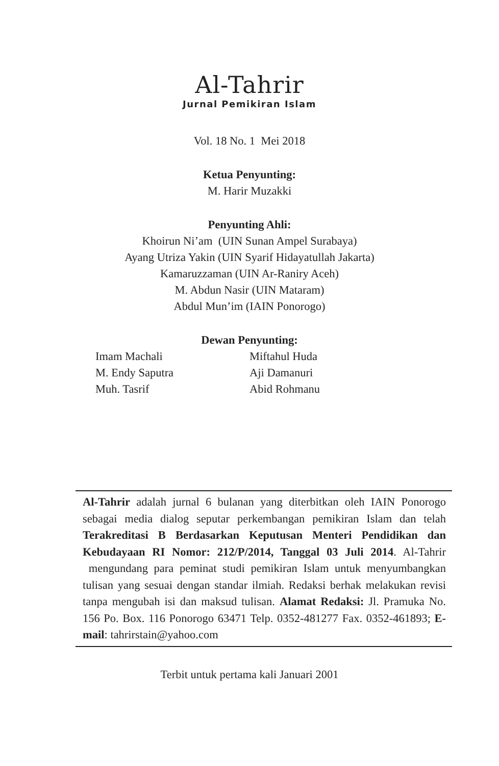Al-Tahrir
Jurnal Pemikiran Islam
Vol. 18 No. 1 Mei 2018
Ketua Penyunting:
M. Harir Muzakki
Penyunting Ahli:
Khoirun Ni’am (UIN Sunan Ampel Surabaya)
Ayang Utriza Yakin (UIN Syarif Hidayatullah Jakarta)
Kamaruzzaman (UIN Ar-Raniry Aceh)
M. Abdun Nasir (UIN Mataram)
Abdul Mun’im (IAIN Ponorogo)
Dewan Penyunting:
Imam Machali
M. Endy Saputra
Muh. Tasrif
Miftahul Huda
Aji Damanuri
Abid Rohmanu
Al-Tahrir adalah jurnal 6 bulanan yang diterbitkan oleh IAIN Ponorogo sebagai media dialog seputar perkembangan pemikiran Islam dan telah Terakreditasi B Berdasarkan Keputusan Menteri Pendidikan dan Kebudayaan RI Nomor: 212/P/2014, Tanggal 03 Juli 2014. Al-Tahrir mengundang para peminat studi pemikiran Islam untuk menyumbangkan tulisan yang sesuai dengan standar ilmiah. Redaksi berhak melakukan revisi tanpa mengubah isi dan maksud tulisan. Alamat Redaksi: Jl. Pramuka No. 156 Po. Box. 116 Ponorogo 63471 Telp. 0352-481277 Fax. 0352-461893; E-mail: tahrirstain@yahoo.com
Terbit untuk pertama kali Januari 2001